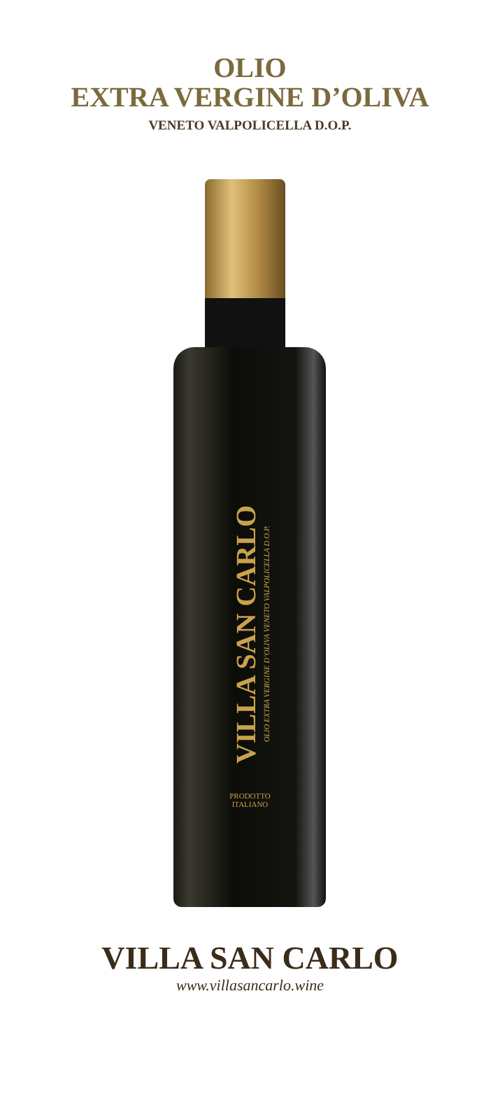OLIO
EXTRA VERGINE D’OLIVA
VENETO VALPOLICELLA D.O.P.
VILLA SAN CARLO OLIO EXTRA VERGINE D’OLIVA VENETO VALPOLICELLA D.O.P.
PRODOTTO
ITALIANO
VILLA SAN CARLO
www.villasancarlo.wine